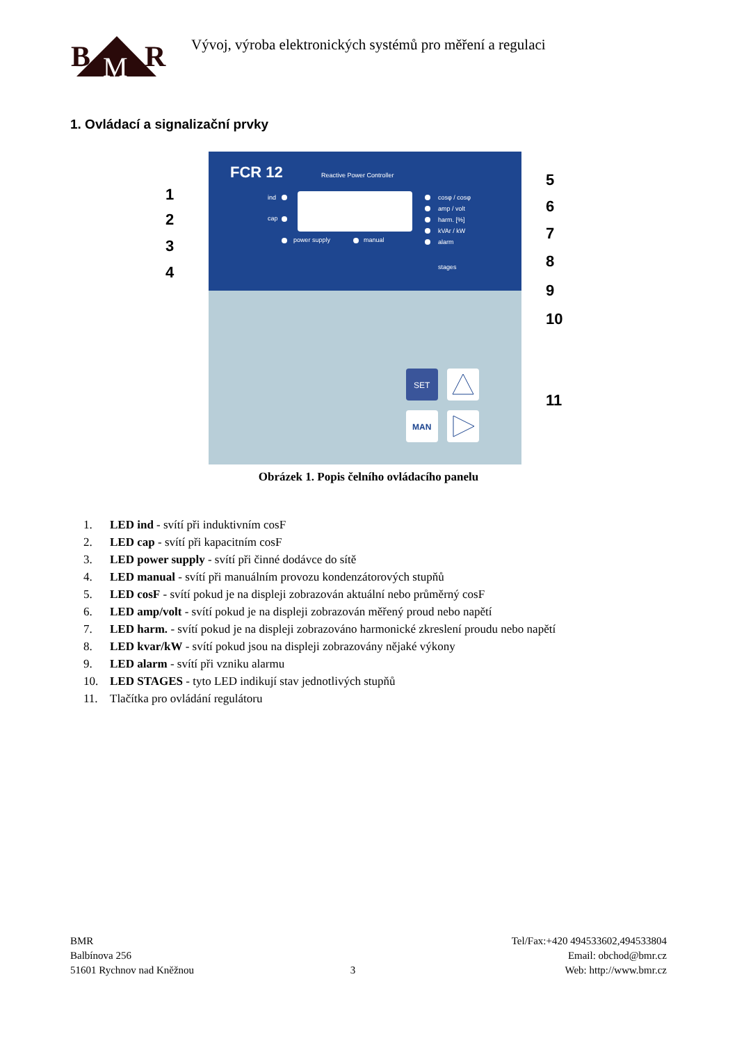B
R
M
Vývoj, výroba elektronických systémů pro měření a regulaci
1. Ovládací a signalizační prvky
FCR 12
Reactive Power Controller
ind
cap
power supply
manual
cosφ / cosφ
amp / volt
harm. [%]
kVAr / kW
alarm
stages
SET
MAN
1
2
3
4
5
6
7
8
9
10
11
Obrázek 1. Popis čelního ovládacího panelu
1. LED ind - svítí při induktivním cosF
2. LED cap - svítí při kapacitním cosF
3. LED power supply - svítí při činné dodávce do sítě
4. LED manual - svítí při manuálním provozu kondenzátorových stupňů
5. LED cosF - svítí pokud je na displeji zobrazován aktuální nebo průměrný cosF
6. LED amp/volt - svítí pokud je na displeji zobrazován měřený proud nebo napětí
7. LED harm. - svítí pokud je na displeji zobrazováno harmonické zkreslení proudu nebo napětí
8. LED kvar/kW - svítí pokud jsou na displeji zobrazovány nějaké výkony
9. LED alarm - svítí při vzniku alarmu
10. LED STAGES - tyto LED indikují stav jednotlivých stupňů
11. Tlačítka pro ovládání regulátoru
BMR
Balbínova 256
51601 Rychnov nad Kněžnou
3 Tel/Fax:+420 494533602,494533804
Email: obchod@bmr.cz
Web: http://www.bmr.cz